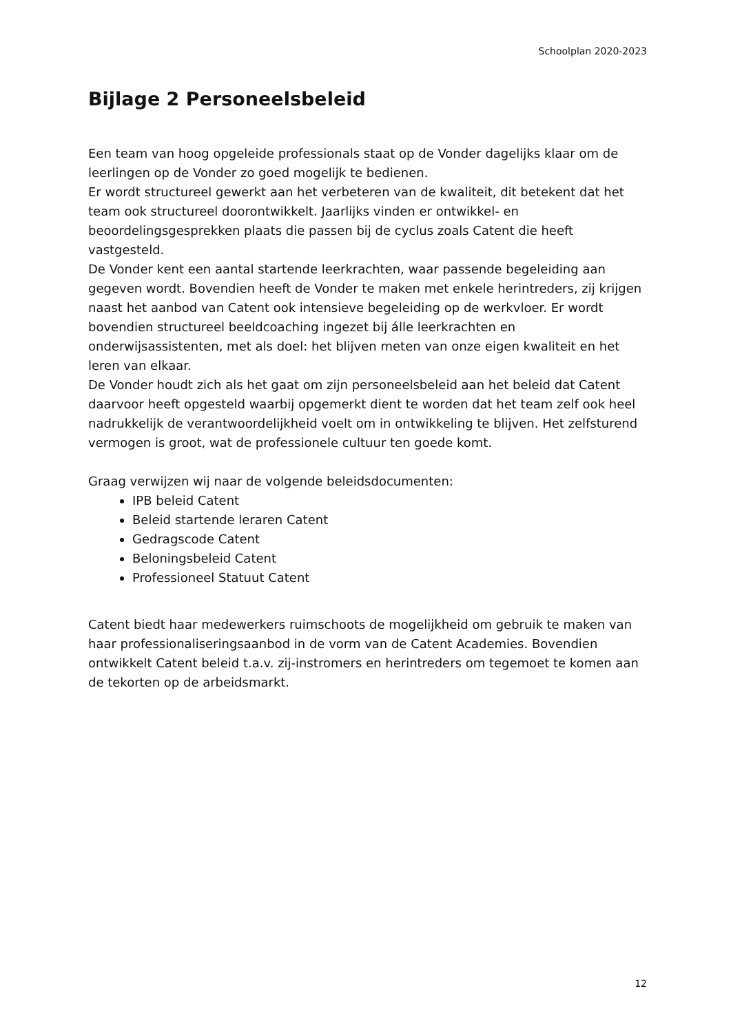Schoolplan 2020-2023
Bijlage 2 Personeelsbeleid
Een team van hoog opgeleide professionals staat op de Vonder dagelijks klaar om de leerlingen op de Vonder zo goed mogelijk te bedienen.
Er wordt structureel gewerkt aan het verbeteren van de kwaliteit, dit betekent dat het team ook structureel doorontwikkelt. Jaarlijks vinden er ontwikkel- en beoordelingsgesprekken plaats die passen bij de cyclus zoals Catent die heeft vastgesteld.
De Vonder kent een aantal startende leerkrachten, waar passende begeleiding aan gegeven wordt. Bovendien heeft de Vonder te maken met enkele herintreders, zij krijgen naast het aanbod van Catent ook intensieve begeleiding op de werkvloer. Er wordt bovendien structureel beeldcoaching ingezet bij álle leerkrachten en onderwijsassistenten, met als doel: het blijven meten van onze eigen kwaliteit en het leren van elkaar.
De Vonder houdt zich als het gaat om zijn personeelsbeleid aan het beleid dat Catent daarvoor heeft opgesteld waarbij opgemerkt dient te worden dat het team zelf ook heel nadrukkelijk de verantwoordelijkheid voelt om in ontwikkeling te blijven. Het zelfsturend vermogen is groot, wat de professionele cultuur ten goede komt.
Graag verwijzen wij naar de volgende beleidsdocumenten:
IPB beleid Catent
Beleid startende leraren Catent
Gedragscode Catent
Beloningsbeleid Catent
Professioneel Statuut Catent
Catent biedt haar medewerkers ruimschoots de mogelijkheid om gebruik te maken van haar professionaliseringsaanbod in de vorm van de Catent Academies. Bovendien ontwikkelt Catent beleid t.a.v. zij-instromers en herintreders om tegemoet te komen aan de tekorten op de arbeidsmarkt.
12